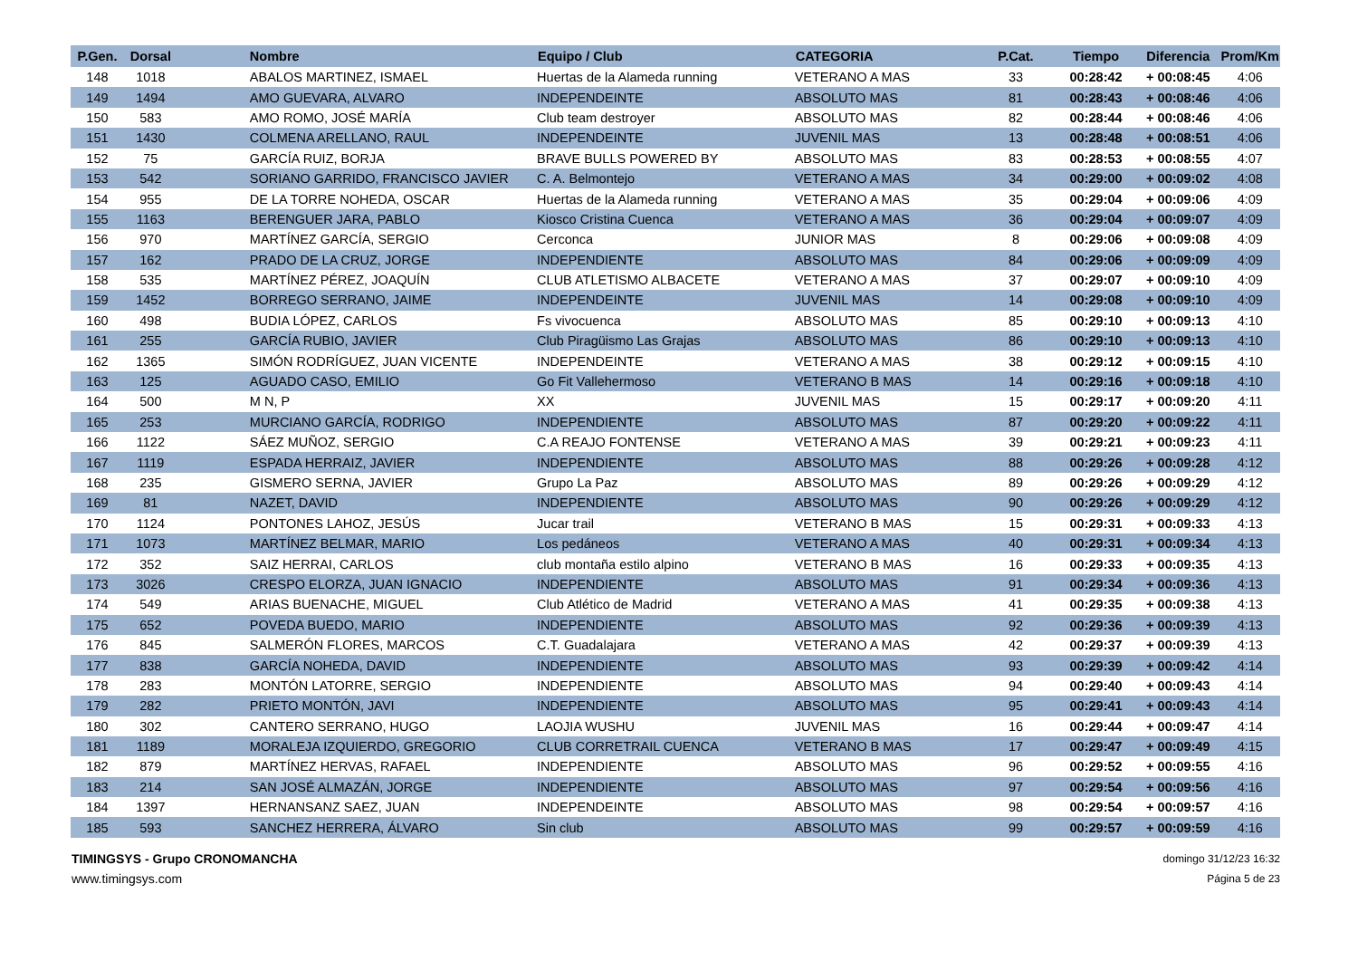| P.Gen. | Dorsal | Nombre | Equipo / Club | CATEGORIA | P.Cat. | Tiempo | Diferencia | Prom/Km |
| --- | --- | --- | --- | --- | --- | --- | --- | --- |
| 148 | 1018 | ABALOS MARTINEZ, ISMAEL | Huertas de la Alameda running | VETERANO A MAS | 33 | 00:28:42 | + 00:08:45 | 4:06 |
| 149 | 1494 | AMO GUEVARA, ALVARO | INDEPENDEINTE | ABSOLUTO MAS | 81 | 00:28:43 | + 00:08:46 | 4:06 |
| 150 | 583 | AMO ROMO, JOSÉ MARÍA | Club team destroyer | ABSOLUTO MAS | 82 | 00:28:44 | + 00:08:46 | 4:06 |
| 151 | 1430 | COLMENA ARELLANO, RAUL | INDEPENDEINTE | JUVENIL MAS | 13 | 00:28:48 | + 00:08:51 | 4:06 |
| 152 | 75 | GARCÍA RUIZ, BORJA | BRAVE BULLS POWERED BY | ABSOLUTO MAS | 83 | 00:28:53 | + 00:08:55 | 4:07 |
| 153 | 542 | SORIANO GARRIDO, FRANCISCO JAVIER | C. A. Belmontejo | VETERANO A MAS | 34 | 00:29:00 | + 00:09:02 | 4:08 |
| 154 | 955 | DE LA TORRE NOHEDA, OSCAR | Huertas de la Alameda running | VETERANO A MAS | 35 | 00:29:04 | + 00:09:06 | 4:09 |
| 155 | 1163 | BERENGUER JARA, PABLO | Kiosco Cristina Cuenca | VETERANO A MAS | 36 | 00:29:04 | + 00:09:07 | 4:09 |
| 156 | 970 | MARTÍNEZ GARCÍA, SERGIO | Cerconca | JUNIOR MAS | 8 | 00:29:06 | + 00:09:08 | 4:09 |
| 157 | 162 | PRADO DE LA CRUZ, JORGE | INDEPENDIENTE | ABSOLUTO MAS | 84 | 00:29:06 | + 00:09:09 | 4:09 |
| 158 | 535 | MARTÍNEZ PÉREZ, JOAQUÍN | CLUB ATLETISMO ALBACETE | VETERANO A MAS | 37 | 00:29:07 | + 00:09:10 | 4:09 |
| 159 | 1452 | BORREGO SERRANO, JAIME | INDEPENDEINTE | JUVENIL MAS | 14 | 00:29:08 | + 00:09:10 | 4:09 |
| 160 | 498 | BUDIA LÓPEZ, CARLOS | Fs vivocuenca | ABSOLUTO MAS | 85 | 00:29:10 | + 00:09:13 | 4:10 |
| 161 | 255 | GARCÍA RUBIO, JAVIER | Club Piragüismo Las Grajas | ABSOLUTO MAS | 86 | 00:29:10 | + 00:09:13 | 4:10 |
| 162 | 1365 | SIMÓN RODRÍGUEZ, JUAN VICENTE | INDEPENDEINTE | VETERANO A MAS | 38 | 00:29:12 | + 00:09:15 | 4:10 |
| 163 | 125 | AGUADO CASO, EMILIO | Go Fit Vallehermoso | VETERANO B MAS | 14 | 00:29:16 | + 00:09:18 | 4:10 |
| 164 | 500 | M N, P | XX | JUVENIL MAS | 15 | 00:29:17 | + 00:09:20 | 4:11 |
| 165 | 253 | MURCIANO GARCÍA, RODRIGO | INDEPENDIENTE | ABSOLUTO MAS | 87 | 00:29:20 | + 00:09:22 | 4:11 |
| 166 | 1122 | SÁEZ MUÑOZ, SERGIO | C.A REAJO FONTENSE | VETERANO A MAS | 39 | 00:29:21 | + 00:09:23 | 4:11 |
| 167 | 1119 | ESPADA HERRAIZ, JAVIER | INDEPENDIENTE | ABSOLUTO MAS | 88 | 00:29:26 | + 00:09:28 | 4:12 |
| 168 | 235 | GISMERO SERNA, JAVIER | Grupo La Paz | ABSOLUTO MAS | 89 | 00:29:26 | + 00:09:29 | 4:12 |
| 169 | 81 | NAZET, DAVID | INDEPENDIENTE | ABSOLUTO MAS | 90 | 00:29:26 | + 00:09:29 | 4:12 |
| 170 | 1124 | PONTONES LAHOZ, JESÚS | Jucar trail | VETERANO B MAS | 15 | 00:29:31 | + 00:09:33 | 4:13 |
| 171 | 1073 | MARTÍNEZ BELMAR, MARIO | Los pedáneos | VETERANO A MAS | 40 | 00:29:31 | + 00:09:34 | 4:13 |
| 172 | 352 | SAIZ HERRAI, CARLOS | club montaña estilo alpino | VETERANO B MAS | 16 | 00:29:33 | + 00:09:35 | 4:13 |
| 173 | 3026 | CRESPO ELORZA, JUAN IGNACIO | INDEPENDIENTE | ABSOLUTO MAS | 91 | 00:29:34 | + 00:09:36 | 4:13 |
| 174 | 549 | ARIAS BUENACHE, MIGUEL | Club Atlético de Madrid | VETERANO A MAS | 41 | 00:29:35 | + 00:09:38 | 4:13 |
| 175 | 652 | POVEDA BUEDO, MARIO | INDEPENDIENTE | ABSOLUTO MAS | 92 | 00:29:36 | + 00:09:39 | 4:13 |
| 176 | 845 | SALMERÓN FLORES, MARCOS | C.T. Guadalajara | VETERANO A MAS | 42 | 00:29:37 | + 00:09:39 | 4:13 |
| 177 | 838 | GARCÍA NOHEDA, DAVID | INDEPENDIENTE | ABSOLUTO MAS | 93 | 00:29:39 | + 00:09:42 | 4:14 |
| 178 | 283 | MONTÓN LATORRE, SERGIO | INDEPENDIENTE | ABSOLUTO MAS | 94 | 00:29:40 | + 00:09:43 | 4:14 |
| 179 | 282 | PRIETO MONTÓN, JAVI | INDEPENDIENTE | ABSOLUTO MAS | 95 | 00:29:41 | + 00:09:43 | 4:14 |
| 180 | 302 | CANTERO SERRANO, HUGO | LAOJIA WUSHU | JUVENIL MAS | 16 | 00:29:44 | + 00:09:47 | 4:14 |
| 181 | 1189 | MORALEJA IZQUIERDO, GREGORIO | CLUB CORRETRAIL CUENCA | VETERANO B MAS | 17 | 00:29:47 | + 00:09:49 | 4:15 |
| 182 | 879 | MARTÍNEZ HERVAS, RAFAEL | INDEPENDIENTE | ABSOLUTO MAS | 96 | 00:29:52 | + 00:09:55 | 4:16 |
| 183 | 214 | SAN JOSÉ ALMAZÁN, JORGE | INDEPENDIENTE | ABSOLUTO MAS | 97 | 00:29:54 | + 00:09:56 | 4:16 |
| 184 | 1397 | HERNANSANZ SAEZ, JUAN | INDEPENDEINTE | ABSOLUTO MAS | 98 | 00:29:54 | + 00:09:57 | 4:16 |
| 185 | 593 | SANCHEZ HERRERA, ÁLVARO | Sin club | ABSOLUTO MAS | 99 | 00:29:57 | + 00:09:59 | 4:16 |
TIMINGSYS - Grupo CRONOMANCHA
www.timingsys.com
domingo 31/12/23 16:32
Página 5 de 23